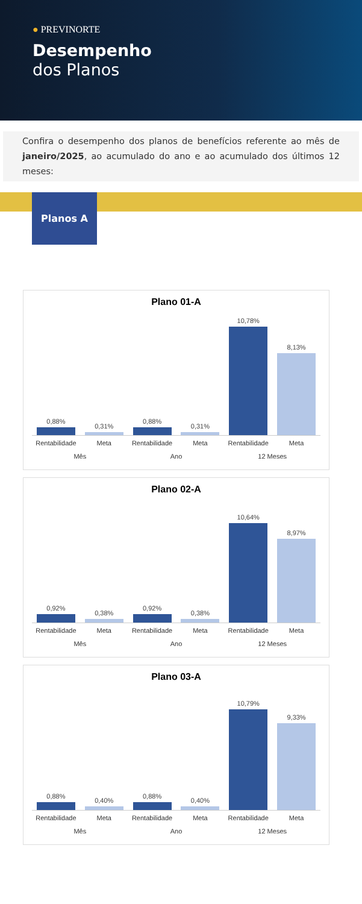● PREVINORTE
Desempenho
dos Planos
Confira o desempenho dos planos de benefícios referente ao mês de janeiro/2025, ao acumulado do ano e ao acumulado dos últimos 12 meses:
Planos A
Plano 01-A
0,88%
0,31%
0,88%
0,31%
10,78%
8,13%
Rentabilidade Meta Rentabilidade Meta Rentabilidade Meta
Mês Ano 12 Meses
Plano 02-A
0,92%
0,38%
0,92%
0,38%
10,64%
8,97%
Rentabilidade Meta Rentabilidade Meta Rentabilidade Meta
Mês Ano 12 Meses
Plano 03-A
0,88%
0,40%
0,88%
0,40%
10,79%
9,33%
Rentabilidade Meta Rentabilidade Meta Rentabilidade Meta
Mês Ano 12 Meses